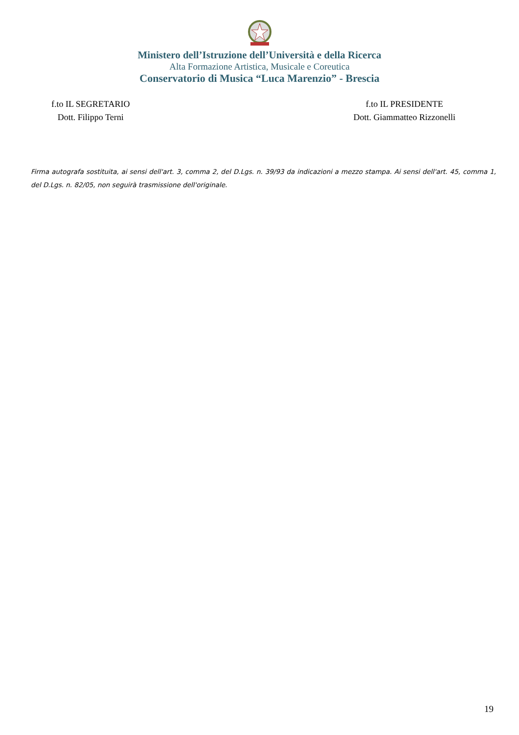Ministero dell’Istruzione dell’Università e della Ricerca
Alta Formazione Artistica, Musicale e Coreutica
Conservatorio di Musica “Luca Marenzio” - Brescia
f.to IL SEGRETARIO
Dott. Filippo Terni
f.to IL PRESIDENTE
Dott. Giammatteo Rizzonelli
Firma autografa sostituita, ai sensi dell'art. 3, comma 2, del D.Lgs. n. 39/93 da indicazioni a mezzo stampa. Ai sensi dell'art. 45, comma 1, del D.Lgs. n. 82/05, non seguirà trasmissione dell'originale.
19